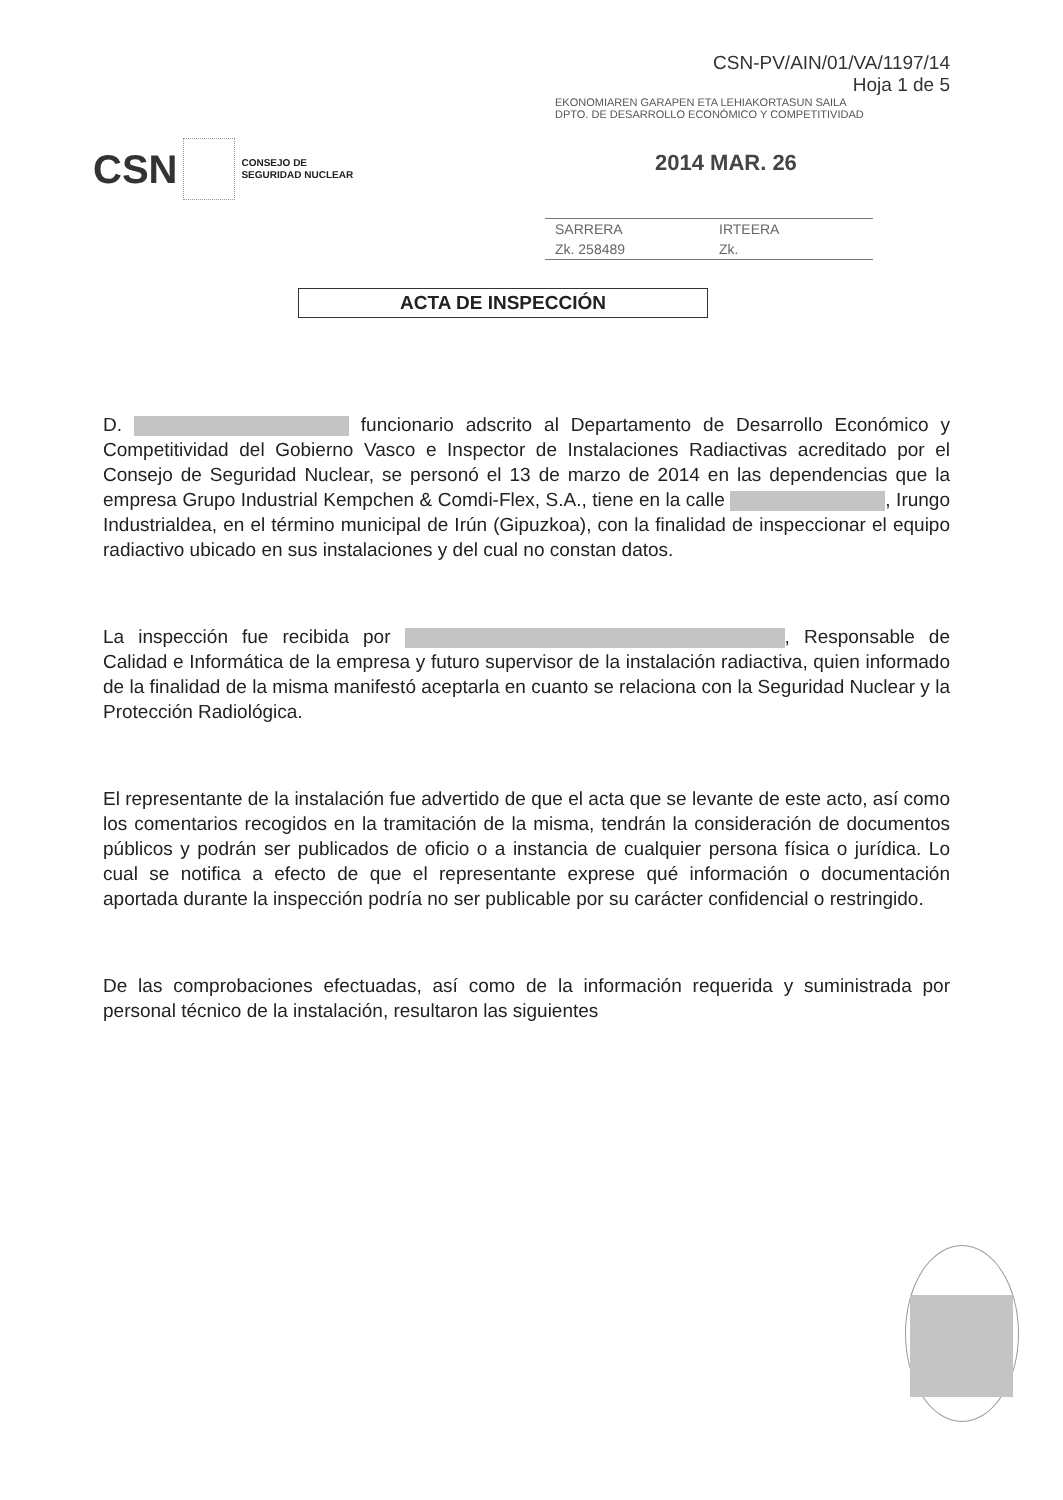CSN-PV/AIN/01/VA/1197/14
Hoja 1 de 5
EKONOMIAREN GARAPEN ETA LEHIAKORTASUN SAILA
DPTO. DE DESARROLLO ECONÓMICO Y COMPETITIVIDAD
CSN CONSEJO DE
SEGURIDAD NUCLEAR
2014 MAR. 26
SARRERA IRTEERA
Zk. 258489 Zk.
ACTA DE INSPECCIÓN
D. funcionario adscrito al Departamento de Desarrollo Económico y Competitividad del Gobierno Vasco e Inspector de Instalaciones Radiactivas acreditado por el Consejo de Seguridad Nuclear, se personó el 13 de marzo de 2014 en las dependencias que la empresa Grupo Industrial Kempchen & Comdi-Flex, S.A., tiene en la calle , Irungo Industrialdea, en el término municipal de Irún (Gipuzkoa), con la finalidad de inspeccionar el equipo radiactivo ubicado en sus instalaciones y del cual no constan datos.
La inspección fue recibida por , Responsable de Calidad e Informática de la empresa y futuro supervisor de la instalación radiactiva, quien informado de la finalidad de la misma manifestó aceptarla en cuanto se relaciona con la Seguridad Nuclear y la Protección Radiológica.
El representante de la instalación fue advertido de que el acta que se levante de este acto, así como los comentarios recogidos en la tramitación de la misma, tendrán la consideración de documentos públicos y podrán ser publicados de oficio o a instancia de cualquier persona física o jurídica. Lo cual se notifica a efecto de que el representante exprese qué información o documentación aportada durante la inspección podría no ser publicable por su carácter confidencial o restringido.
De las comprobaciones efectuadas, así como de la información requerida y suministrada por personal técnico de la instalación, resultaron las siguientes